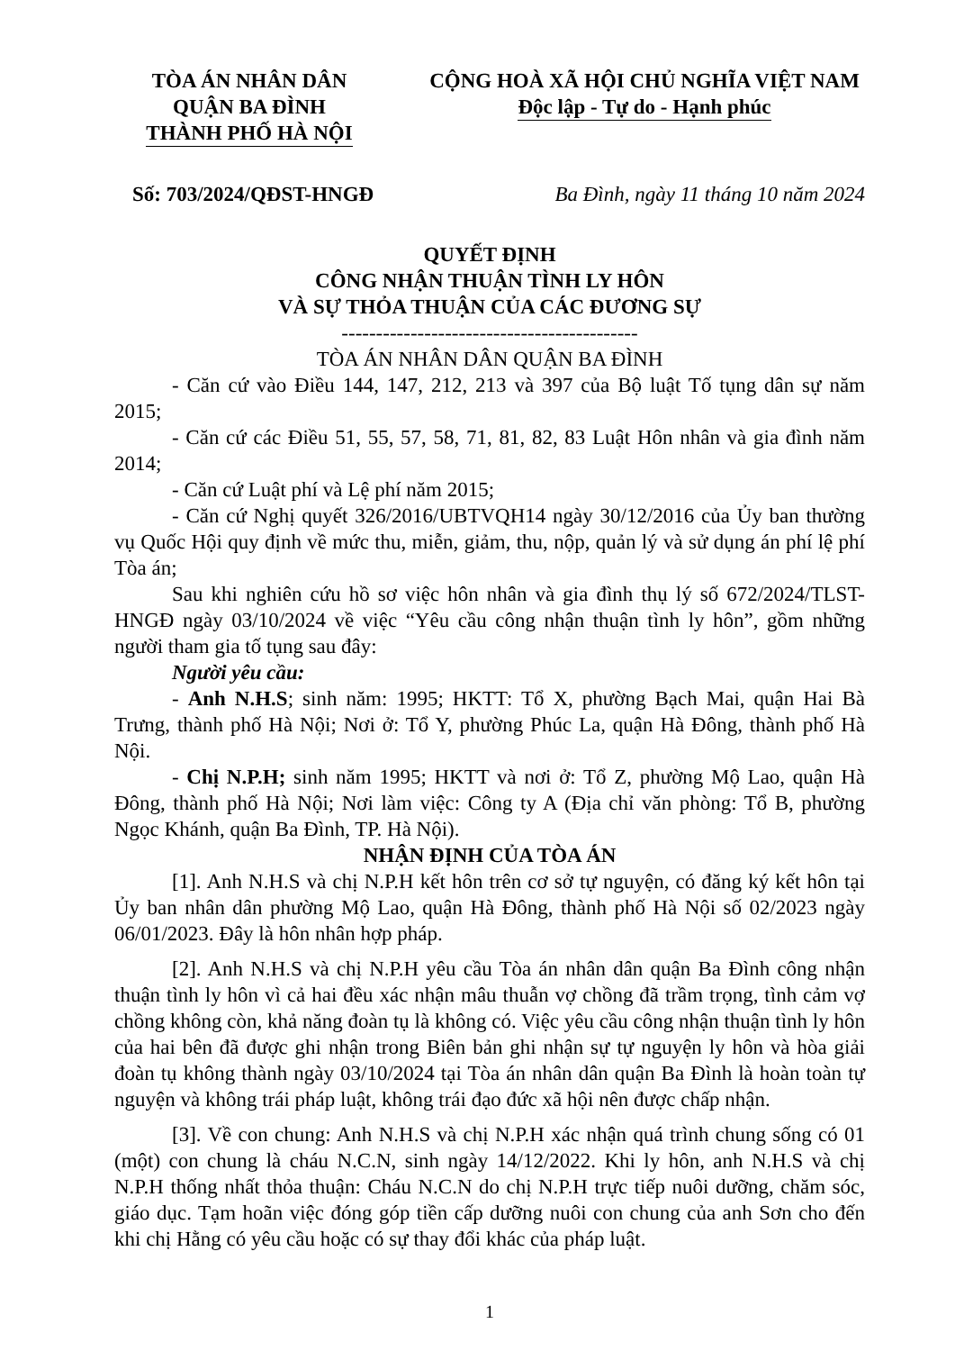TÒA ÁN NHÂN DÂN
QUẬN BA ĐÌNH
THÀNH PHỐ HÀ NỘI
CỘNG HOÀ XÃ HỘI CHỦ NGHĨA VIỆT NAM
Độc lập - Tự do - Hạnh phúc
Số: 703/2024/QĐST-HNGĐ Ba Đình, ngày 11 tháng 10 năm 2024
QUYẾT ĐỊNH
CÔNG NHẬN THUẬN TÌNH LY HÔN
VÀ SỰ THỎA THUẬN CỦA CÁC ĐƯƠNG SỰ
-------------------------------------------
TÒA ÁN NHÂN DÂN QUẬN BA ĐÌNH
- Căn cứ vào Điều 144, 147, 212, 213 và 397 của Bộ luật Tố tụng dân sự năm 2015;
- Căn cứ các Điều 51, 55, 57, 58, 71, 81, 82, 83 Luật Hôn nhân và gia đình năm 2014;
- Căn cứ Luật phí và Lệ phí năm 2015;
- Căn cứ Nghị quyết 326/2016/UBTVQH14 ngày 30/12/2016 của Ủy ban thường vụ Quốc Hội quy định về mức thu, miễn, giảm, thu, nộp, quản lý và sử dụng án phí lệ phí Tòa án;
Sau khi nghiên cứu hồ sơ việc hôn nhân và gia đình thụ lý số 672/2024/TLST-HNGĐ ngày 03/10/2024 về việc “Yêu cầu công nhận thuận tình ly hôn”, gồm những người tham gia tố tụng sau đây:
Người yêu cầu:
- Anh N.H.S; sinh năm: 1995; HKTT: Tổ X, phường Bạch Mai, quận Hai Bà Trưng, thành phố Hà Nội; Nơi ở: Tổ Y, phường Phúc La, quận Hà Đông, thành phố Hà Nội.
- Chị N.P.H; sinh năm 1995; HKTT và nơi ở: Tổ Z, phường Mộ Lao, quận Hà Đông, thành phố Hà Nội; Nơi làm việc: Công ty A (Địa chỉ văn phòng: Tổ B, phường Ngọc Khánh, quận Ba Đình, TP. Hà Nội).
NHẬN ĐỊNH CỦA TÒA ÁN
[1]. Anh N.H.S và chị N.P.H kết hôn trên cơ sở tự nguyện, có đăng ký kết hôn tại Ủy ban nhân dân phường Mộ Lao, quận Hà Đông, thành phố Hà Nội số 02/2023 ngày 06/01/2023. Đây là hôn nhân hợp pháp.
[2]. Anh N.H.S và chị N.P.H yêu cầu Tòa án nhân dân quận Ba Đình công nhận thuận tình ly hôn vì cả hai đều xác nhận mâu thuẫn vợ chồng đã trầm trọng, tình cảm vợ chồng không còn, khả năng đoàn tụ là không có. Việc yêu cầu công nhận thuận tình ly hôn của hai bên đã được ghi nhận trong Biên bản ghi nhận sự tự nguyện ly hôn và hòa giải đoàn tụ không thành ngày 03/10/2024 tại Tòa án nhân dân quận Ba Đình là hoàn toàn tự nguyện và không trái pháp luật, không trái đạo đức xã hội nên được chấp nhận.
[3]. Về con chung: Anh N.H.S và chị N.P.H xác nhận quá trình chung sống có 01 (một) con chung là cháu N.C.N, sinh ngày 14/12/2022. Khi ly hôn, anh N.H.S và chị N.P.H thống nhất thỏa thuận: Cháu N.C.N do chị N.P.H trực tiếp nuôi dưỡng, chăm sóc, giáo dục. Tạm hoãn việc đóng góp tiền cấp dưỡng nuôi con chung của anh Sơn cho đến khi chị Hằng có yêu cầu hoặc có sự thay đổi khác của pháp luật.
1